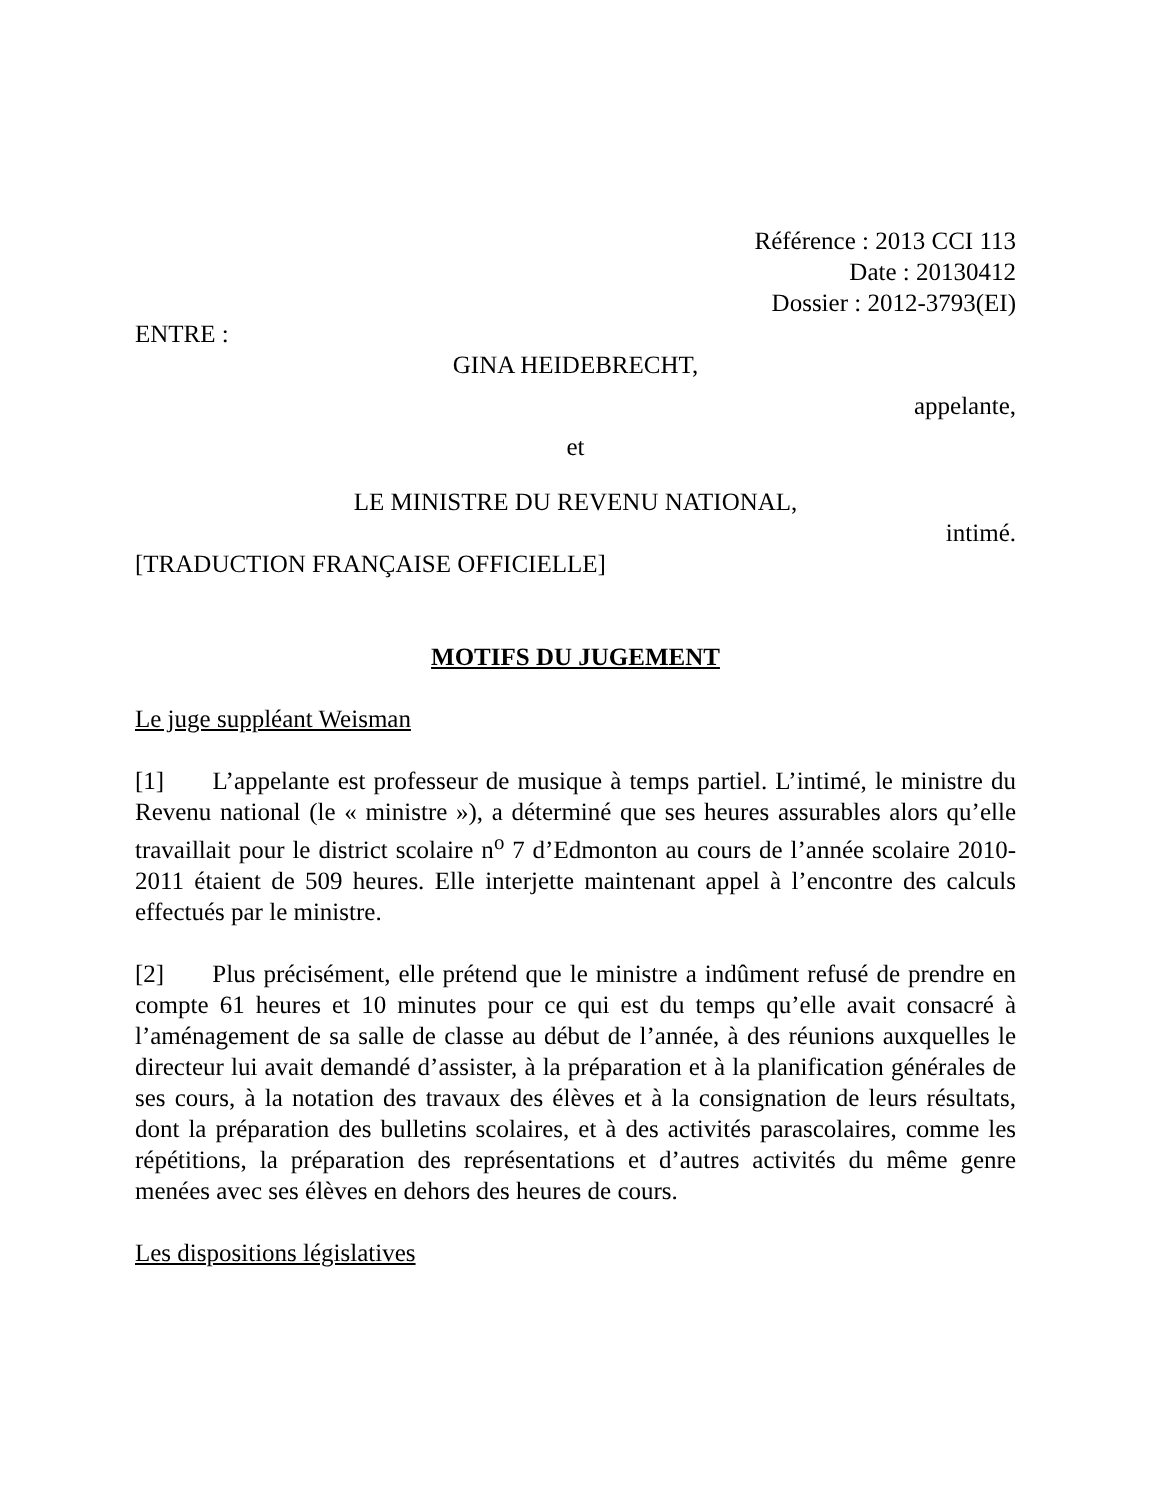Référence : 2013 CCI 113
Date : 20130412
Dossier : 2012-3793(EI)
ENTRE :
GINA HEIDEBRECHT,
appelante,
et
LE MINISTRE DU REVENU NATIONAL,
intimé.
[TRADUCTION FRANÇAISE OFFICIELLE]
MOTIFS DU JUGEMENT
Le juge suppléant Weisman
[1] L’appelante est professeur de musique à temps partiel. L’intimé, le ministre du Revenu national (le « ministre »), a déterminé que ses heures assurables alors qu’elle travaillait pour le district scolaire n<sup>o</sup> 7 d’Edmonton au cours de l’année scolaire 2010-2011 étaient de 509 heures. Elle interjette maintenant appel à l’encontre des calculs effectués par le ministre.
[2] Plus précisément, elle prétend que le ministre a indûment refusé de prendre en compte 61 heures et 10 minutes pour ce qui est du temps qu’elle avait consacré à l’aménagement de sa salle de classe au début de l’année, à des réunions auxquelles le directeur lui avait demandé d’assister, à la préparation et à la planification générales de ses cours, à la notation des travaux des élèves et à la consignation de leurs résultats, dont la préparation des bulletins scolaires, et à des activités parascolaires, comme les répétitions, la préparation des représentations et d’autres activités du même genre menées avec ses élèves en dehors des heures de cours.
Les dispositions législatives